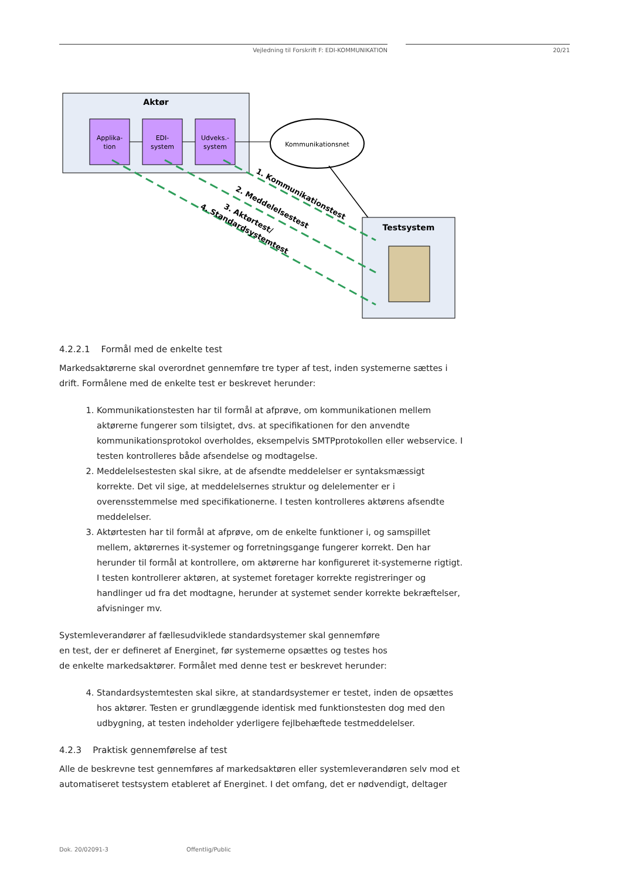Vejledning til Forskrift F: EDI-KOMMUNIKATION 20/21
Aktør
Applika-
tion
EDI-
system
Udveks.-
system
Kommunikationsnet
Testsystem
1. Kommunikationstest
2. Meddelelsestest
3. Aktørtest/
4. Standardsystemtest
4.2.2.1 Formål med de enkelte test
Markedsaktørerne skal overordnet gennemføre tre typer af test, inden systemerne sættes i drift. Formålene med de enkelte test er beskrevet herunder:
1. Kommunikationstesten har til formål at afprøve, om kommunikationen mellem aktørerne fungerer som tilsigtet, dvs. at specifikationen for den anvendte kommunikationsprotokol overholdes, eksempelvis SMTPprotokollen eller webservice. I testen kontrolleres både afsendelse og modtagelse.
2. Meddelelsestesten skal sikre, at de afsendte meddelelser er syntaksmæssigt korrekte. Det vil sige, at meddelelsernes struktur og delelementer er i overensstemmelse med specifikationerne. I testen kontrolleres aktørens afsendte meddelelser.
3. Aktørtesten har til formål at afprøve, om de enkelte funktioner i, og samspillet mellem, aktørernes it-systemer og forretningsgange fungerer korrekt. Den har herunder til formål at kontrollere, om aktørerne har konfigureret it-systemerne rigtigt. I testen kontrollerer aktøren, at systemet foretager korrekte registreringer og handlinger ud fra det modtagne, herunder at systemet sender korrekte bekræftelser, afvisninger mv.
Systemleverandører af fællesudviklede standardsystemer skal gennemføre en test, der er defineret af Energinet, før systemerne opsættes og testes hos de enkelte markedsaktører. Formålet med denne test er beskrevet herunder:
4. Standardsystemtesten skal sikre, at standardsystemer er testet, inden de opsættes hos aktører. Testen er grundlæggende identisk med funktionstesten dog med den udbygning, at testen indeholder yderligere fejlbehæftede testmeddelelser.
4.2.3 Praktisk gennemførelse af test
Alle de beskrevne test gennemføres af markedsaktøren eller systemleverandøren selv mod et automatiseret testsystem etableret af Energinet. I det omfang, det er nødvendigt, deltager
Dok. 20/02091-3 Offentlig/Public